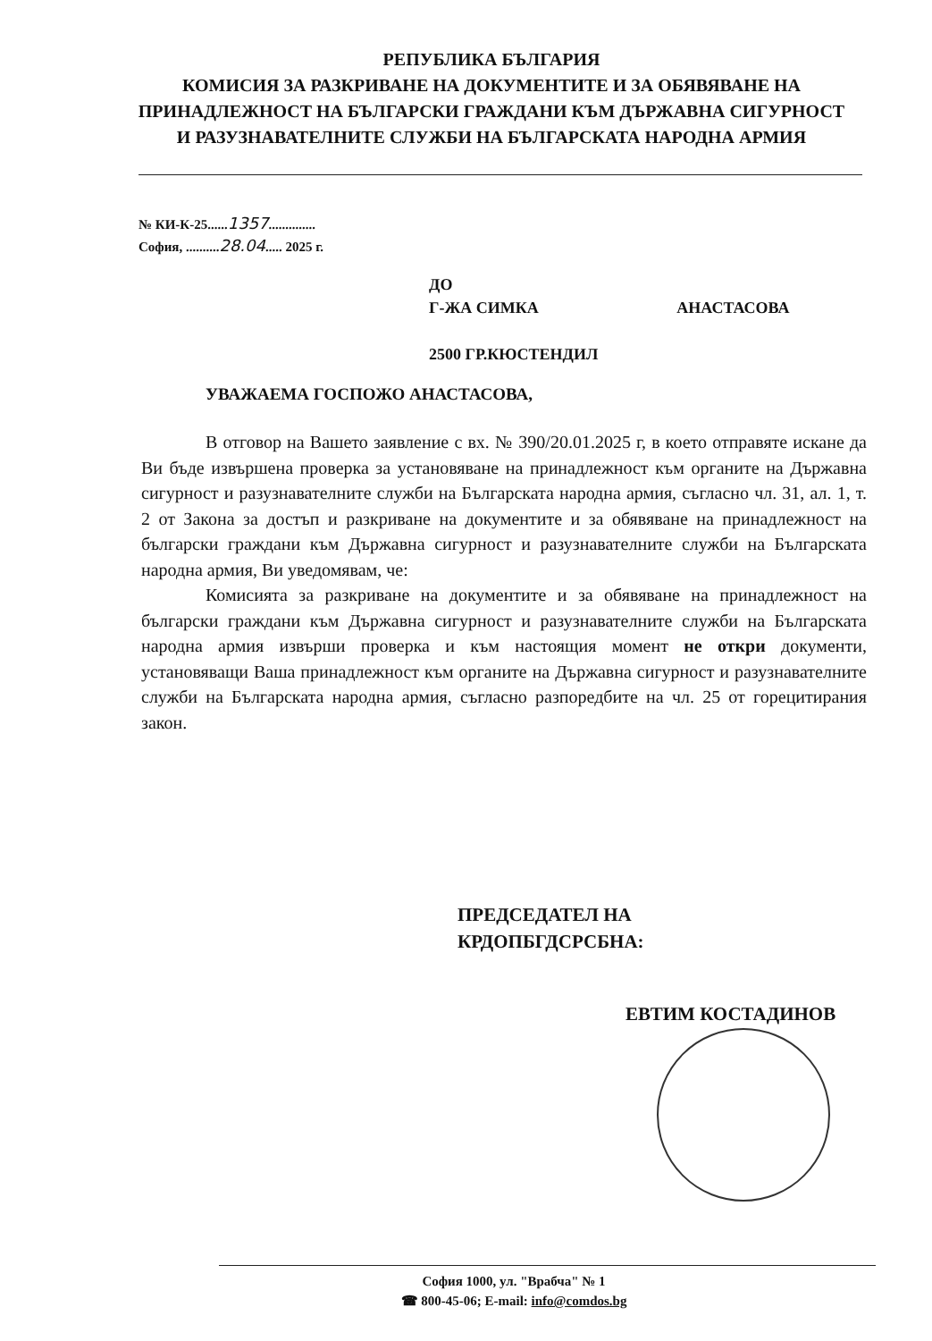РЕПУБЛИКА БЪЛГАРИЯ
КОМИСИЯ ЗА РАЗКРИВАНЕ НА ДОКУМЕНТИТЕ И ЗА ОБЯВЯВАНЕ НА ПРИНАДЛЕЖНОСТ НА БЪЛГАРСКИ ГРАЖДАНИ КЪМ ДЪРЖАВНА СИГУРНОСТ И РАЗУЗНАВАТЕЛНИТЕ СЛУЖБИ НА БЪЛГАРСКАТА НАРОДНА АРМИЯ
№ КИ-К-25......1357..............
София, ..........28.04..... 2025 г.
ДО
Г-ЖА СИМКА АНАСТАСОВА
2500 ГР.КЮСТЕНДИЛ
УВАЖАЕМА ГОСПОЖО АНАСТАСОВА,
В отговор на Вашето заявление с вх. № 390/20.01.2025 г, в което отправяте искане да Ви бъде извършена проверка за установяване на принадлежност към органите на Държавна сигурност и разузнавателните служби на Българската народна армия, съгласно чл. 31, ал. 1, т. 2 от Закона за достъп и разкриване на документите и за обявяване на принадлежност на български граждани към Държавна сигурност и разузнавателните служби на Българската народна армия, Ви уведомявам, че:
Комисията за разкриване на документите и за обявяване на принадлежност на български граждани към Държавна сигурност и разузнавателните служби на Българската народна армия извърши проверка и към настоящия момент не откри документи, установяващи Ваша принадлежност към органите на Държавна сигурност и разузнавателните служби на Българската народна армия, съгласно разпоредбите на чл. 25 от горецитирания закон.
ПРЕДСЕДАТЕЛ НА
КРДОПБГДСРСБНА:
ЕВТИМ КОСТАДИНОВ
София 1000, ул. "Врабча" № 1
☎ 800-45-06; E-mail: info@comdos.bg